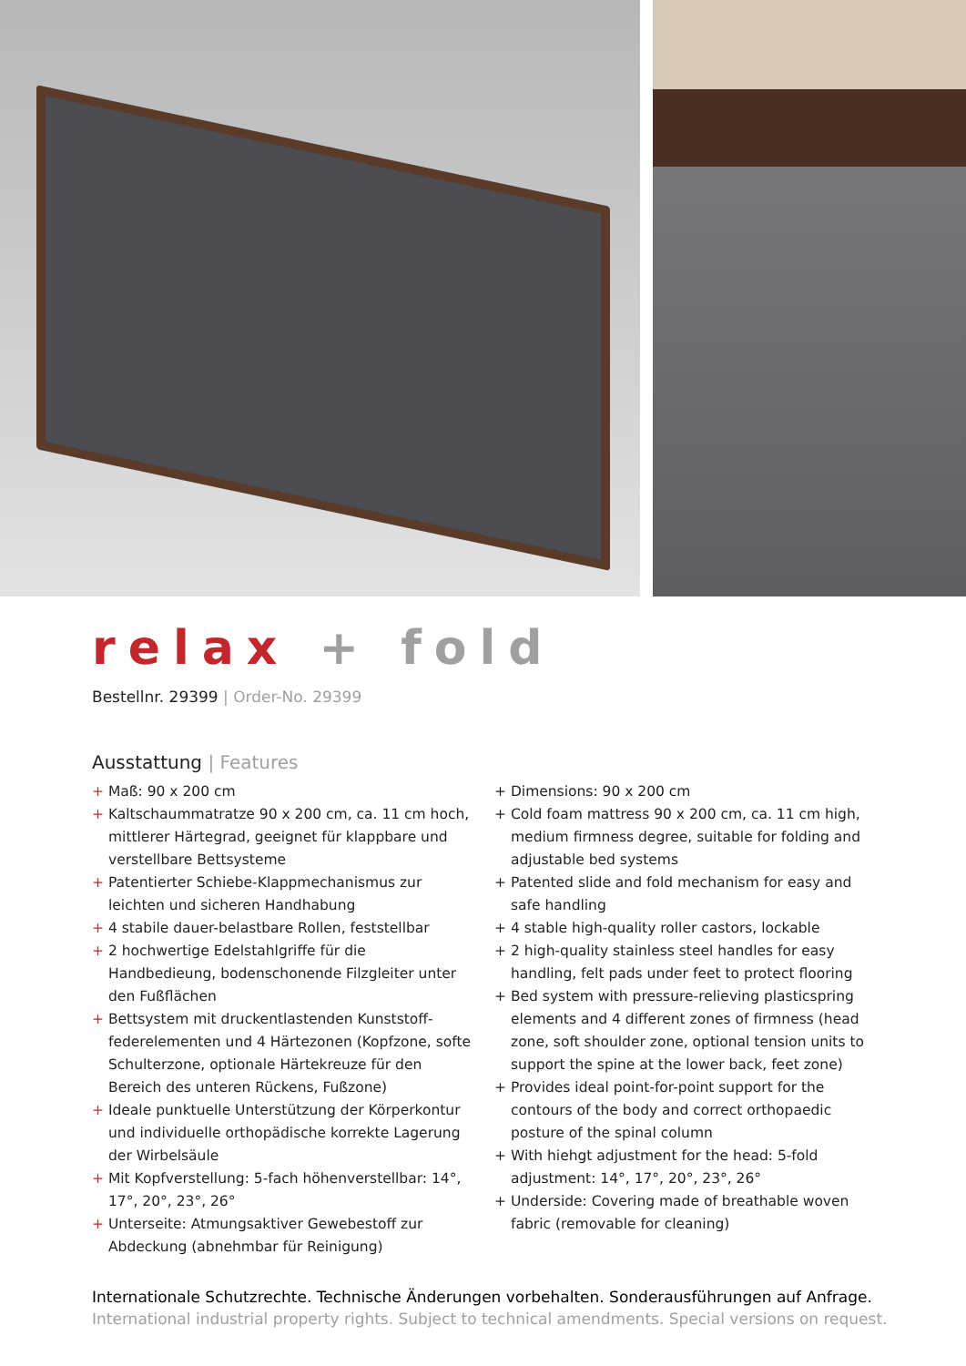relax + fold
Bestellnr. 29399 | Order-No. 29399
Ausstattung | Features
+ Maß: 90 x 200 cm
+ Kaltschaummatratze 90 x 200 cm, ca. 11 cm hoch, mittlerer Härtegrad, geeignet für klappbare und verstellbare Bettsysteme
+ Patentierter Schiebe-Klappmechanismus zur leichten und sicheren Handhabung
+ 4 stabile dauer-belastbare Rollen, feststellbar
+ 2 hochwertige Edelstahlgriffe für die Handbedieung, bodenschonende Filzgleiter unter den Fußflächen
+ Bettsystem mit druckentlastenden Kunststoff-federelementen und 4 Härtezonen (Kopfzone, softe Schulterzone, optionale Härtekreuze für den Bereich des unteren Rückens, Fußzone)
+ Ideale punktuelle Unterstützung der Körperkontur und individuelle orthopädische korrekte Lagerung der Wirbelsäule
+ Mit Kopfverstellung: 5-fach höhenverstellbar: 14°, 17°, 20°, 23°, 26°
+ Unterseite: Atmungsaktiver Gewebestoff zur Abdeckung (abnehmbar für Reinigung)
+ Dimensions: 90 x 200 cm
+ Cold foam mattress 90 x 200 cm, ca. 11 cm high, medium firmness degree, suitable for folding and adjustable bed systems
+ Patented slide and fold mechanism for easy and safe handling
+ 4 stable high-quality roller castors, lockable
+ 2 high-quality stainless steel handles for easy handling, felt pads under feet to protect flooring
+ Bed system with pressure-relieving plasticspring elements and 4 different zones of firmness (head zone, soft shoulder zone, optional tension units to support the spine at the lower back, feet zone)
+ Provides ideal point-for-point support for the contours of the body and correct orthopaedic posture of the spinal column
+ With hiehgt adjustment for the head: 5-fold adjustment: 14°, 17°, 20°, 23°, 26°
+ Underside: Covering made of breathable woven fabric (removable for cleaning)
Internationale Schutzrechte. Technische Änderungen vorbehalten. Sonderausführungen auf Anfrage.
International industrial property rights. Subject to technical amendments. Special versions on request.